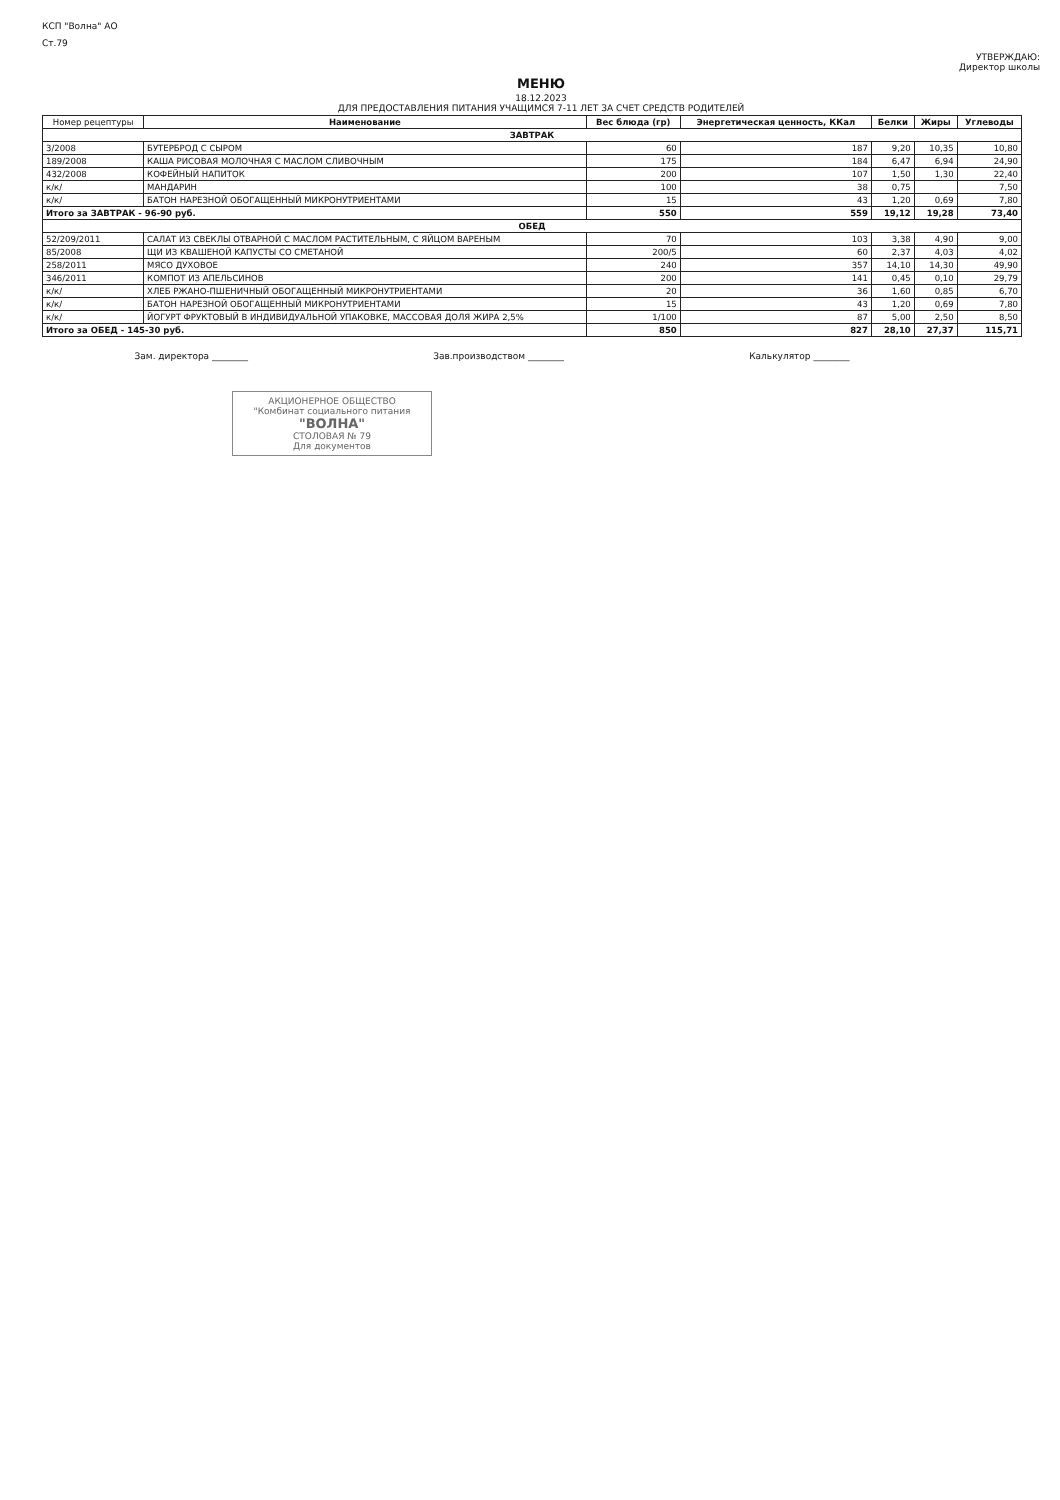КСП "Волна" АО
Ст.79
УТВЕРЖДАЮ:
Директор школы
МЕНЮ
18.12.2023
ДЛЯ ПРЕДОСТАВЛЕНИЯ ПИТАНИЯ УЧАЩИМСЯ 7-11 ЛЕТ ЗА СЧЕТ СРЕДСТВ РОДИТЕЛЕЙ
| Номер рецептуры | Наименование | Вес блюда (гр) | Энергетическая ценность, ККал | Белки | Жиры | Углеводы |
| --- | --- | --- | --- | --- | --- | --- |
| ЗАВТРАК | | | | | | |
| 3/2008 | БУТЕРБРОД С СЫРОМ | 60 | 187 | 9,20 | 10,35 | 10,80 |
| 189/2008 | КАША РИСОВАЯ МОЛОЧНАЯ С МАСЛОМ СЛИВОЧНЫМ | 175 | 184 | 6,47 | 6,94 | 24,90 |
| 432/2008 | КОФЕЙНЫЙ НАПИТОК | 200 | 107 | 1,50 | 1,30 | 22,40 |
| к/к/ | МАНДАРИН | 100 | 38 | 0,75 | | 7,50 |
| к/к/ | БАТОН НАРЕЗНОЙ ОБОГАЩЕННЫЙ МИКРОНУТРИЕНТАМИ | 15 | 43 | 1,20 | 0,69 | 7,80 |
| Итого за ЗАВТРАК - 96-90 руб. | | 550 | 559 | 19,12 | 19,28 | 73,40 |
| ОБЕД | | | | | | |
| 52/209/2011 | САЛАТ ИЗ СВЕКЛЫ ОТВАРНОЙ С МАСЛОМ РАСТИТЕЛЬНЫМ, С ЯЙЦОМ ВАРЕНЫМ | 70 | 103 | 3,38 | 4,90 | 9,00 |
| 85/2008 | ЩИ ИЗ КВАШЕНОЙ КАПУСТЫ СО СМЕТАНОЙ | 200/5 | 60 | 2,37 | 4,03 | 4,02 |
| 258/2011 | МЯСО ДУХОВОЕ | 240 | 357 | 14,10 | 14,30 | 49,90 |
| 346/2011 | КОМПОТ ИЗ АПЕЛЬСИНОВ | 200 | 141 | 0,45 | 0,10 | 29,79 |
| к/к/ | ХЛЕБ РЖАНО-ПШЕНИЧНЫЙ ОБОГАЩЕННЫЙ МИКРОНУТРИЕНТАМИ | 20 | 36 | 1,60 | 0,85 | 6,70 |
| к/к/ | БАТОН НАРЕЗНОЙ ОБОГАЩЕННЫЙ МИКРОНУТРИЕНТАМИ | 15 | 43 | 1,20 | 0,69 | 7,80 |
| к/к/ | ЙОГУРТ ФРУКТОВЫЙ В ИНДИВИДУАЛЬНОЙ УПАКОВКЕ, МАССОВАЯ ДОЛЯ ЖИРА 2,5% | 1/100 | 87 | 5,00 | 2,50 | 8,50 |
| Итого за ОБЕД - 145-30 руб. | | 850 | 827 | 28,10 | 27,37 | 115,71 |
Зам. директора ________ Зав.производством ________ Калькулятор ________
АКЦИОНЕРНОЕ ОБЩЕСТВО
"Комбинат социального питания
"ВОЛНА"
СТОЛОВАЯ № 79
Для документов